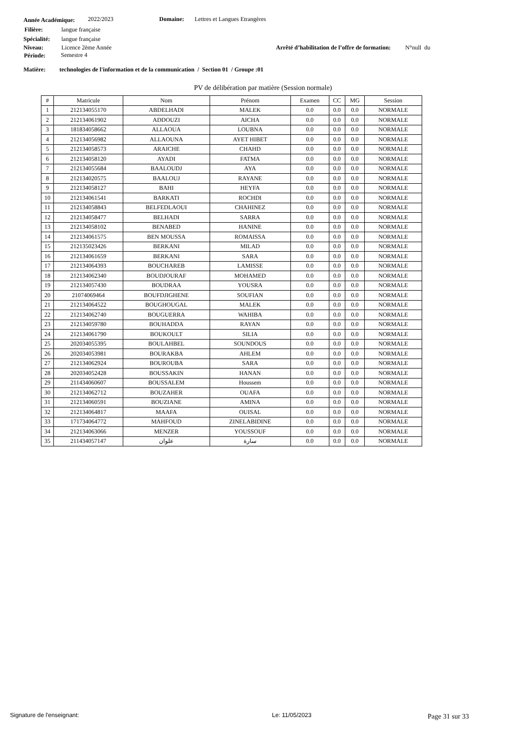Année Académique: 2022/2023 Domaine: Lettres et Langues Etrangères
Filière: langue française
Spécialité: langue française
Niveau: Licence 2ème Année Arrêté d’habilitation de l’offre de formation: N°null du
Période: Semestre 4
Matière: technologies de l'information et de la communication / Section 01 / Groupe :01
PV de délibération par matière (Session normale)
| # | Matricule | Nom | Prénom | Examen | CC | MG | Session |
| --- | --- | --- | --- | --- | --- | --- | --- |
| 1 | 212134055170 | ABDELHADI | MALEK | 0.0 | 0.0 | 0.0 | NORMALE |
| 2 | 212134061902 | ADDOUZI | AICHA | 0.0 | 0.0 | 0.0 | NORMALE |
| 3 | 181834058662 | ALLAOUA | LOUBNA | 0.0 | 0.0 | 0.0 | NORMALE |
| 4 | 212134056982 | ALLAOUNA | AYET HIBET | 0.0 | 0.0 | 0.0 | NORMALE |
| 5 | 212134058573 | ARAICHE | CHAHD | 0.0 | 0.0 | 0.0 | NORMALE |
| 6 | 212134058120 | AYADI | FATMA | 0.0 | 0.0 | 0.0 | NORMALE |
| 7 | 212134055684 | BAALOUDJ | AYA | 0.0 | 0.0 | 0.0 | NORMALE |
| 8 | 212134020575 | BAALOUJ | RAYANE | 0.0 | 0.0 | 0.0 | NORMALE |
| 9 | 212134058127 | BAHI | HEYFA | 0.0 | 0.0 | 0.0 | NORMALE |
| 10 | 212134061541 | BARKATI | ROCHDI | 0.0 | 0.0 | 0.0 | NORMALE |
| 11 | 212134058843 | BELFEDLAOUI | CHAHINEZ | 0.0 | 0.0 | 0.0 | NORMALE |
| 12 | 212134058477 | BELHADI | SARRA | 0.0 | 0.0 | 0.0 | NORMALE |
| 13 | 212134058102 | BENABED | HANINE | 0.0 | 0.0 | 0.0 | NORMALE |
| 14 | 212134061575 | BEN MOUSSA | ROMAISSA | 0.0 | 0.0 | 0.0 | NORMALE |
| 15 | 212135023426 | BERKANI | MILAD | 0.0 | 0.0 | 0.0 | NORMALE |
| 16 | 212134061659 | BERKANI | SARA | 0.0 | 0.0 | 0.0 | NORMALE |
| 17 | 212134064393 | BOUCHAREB | LAMISSE | 0.0 | 0.0 | 0.0 | NORMALE |
| 18 | 212134062340 | BOUDJOURAF | MOHAMED | 0.0 | 0.0 | 0.0 | NORMALE |
| 19 | 212134057430 | BOUDRAA | YOUSRA | 0.0 | 0.0 | 0.0 | NORMALE |
| 20 | 21074069464 | BOUFDJIGHENE | SOUFIAN | 0.0 | 0.0 | 0.0 | NORMALE |
| 21 | 212134064522 | BOUGHOUGAL | MALEK | 0.0 | 0.0 | 0.0 | NORMALE |
| 22 | 212134062740 | BOUGUERRA | WAHIBA | 0.0 | 0.0 | 0.0 | NORMALE |
| 23 | 212134059780 | BOUHADDA | RAYAN | 0.0 | 0.0 | 0.0 | NORMALE |
| 24 | 212134061790 | BOUKOULT | SILIA | 0.0 | 0.0 | 0.0 | NORMALE |
| 25 | 202034055395 | BOULAHBEL | SOUNDOUS | 0.0 | 0.0 | 0.0 | NORMALE |
| 26 | 202034053981 | BOURAKBA | AHLEM | 0.0 | 0.0 | 0.0 | NORMALE |
| 27 | 212134062924 | BOUROUBA | SARA | 0.0 | 0.0 | 0.0 | NORMALE |
| 28 | 202034052428 | BOUSSAKIN | HANAN | 0.0 | 0.0 | 0.0 | NORMALE |
| 29 | 211434060607 | BOUSSALEM | Houssem | 0.0 | 0.0 | 0.0 | NORMALE |
| 30 | 212134062712 | BOUZAHER | OUAFA | 0.0 | 0.0 | 0.0 | NORMALE |
| 31 | 212134060591 | BOUZIANE | AMINA | 0.0 | 0.0 | 0.0 | NORMALE |
| 32 | 212134064817 | MAAFA | OUISAL | 0.0 | 0.0 | 0.0 | NORMALE |
| 33 | 171734064772 | MAHFOUD | ZINELABIDINE | 0.0 | 0.0 | 0.0 | NORMALE |
| 34 | 212134063066 | MENZER | YOUSSOUF | 0.0 | 0.0 | 0.0 | NORMALE |
| 35 | 211434057147 | علوان | سارة | 0.0 | 0.0 | 0.0 | NORMALE |
Signature de l'enseignant: Le: 11/05/2023 Page 31 sur 33